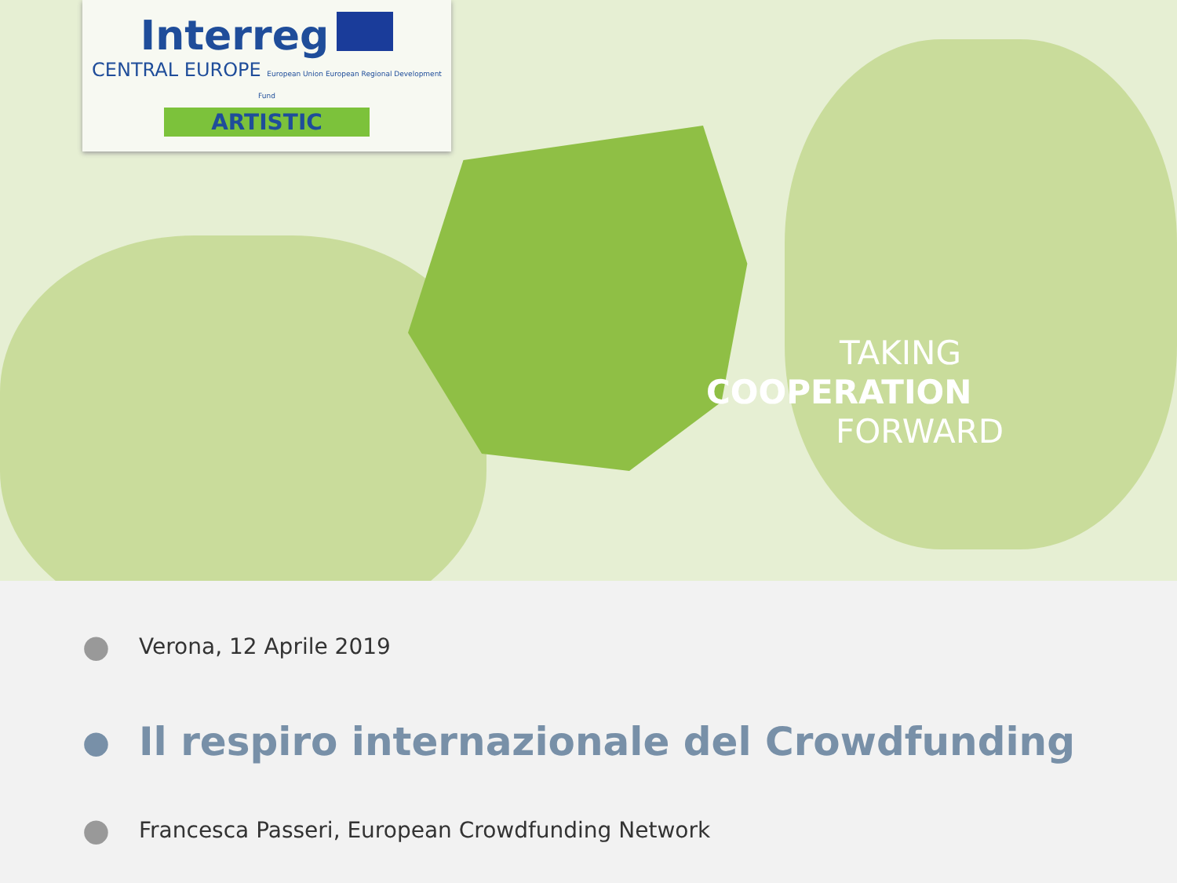Interreg
CENTRAL EUROPE European Union European Regional Development Fund
ARTISTIC
TAKING
COOPERATION
FORWARD
●
Verona, 12 Aprile 2019
●
Il respiro internazionale del Crowdfunding
●
Francesca Passeri, European Crowdfunding Network